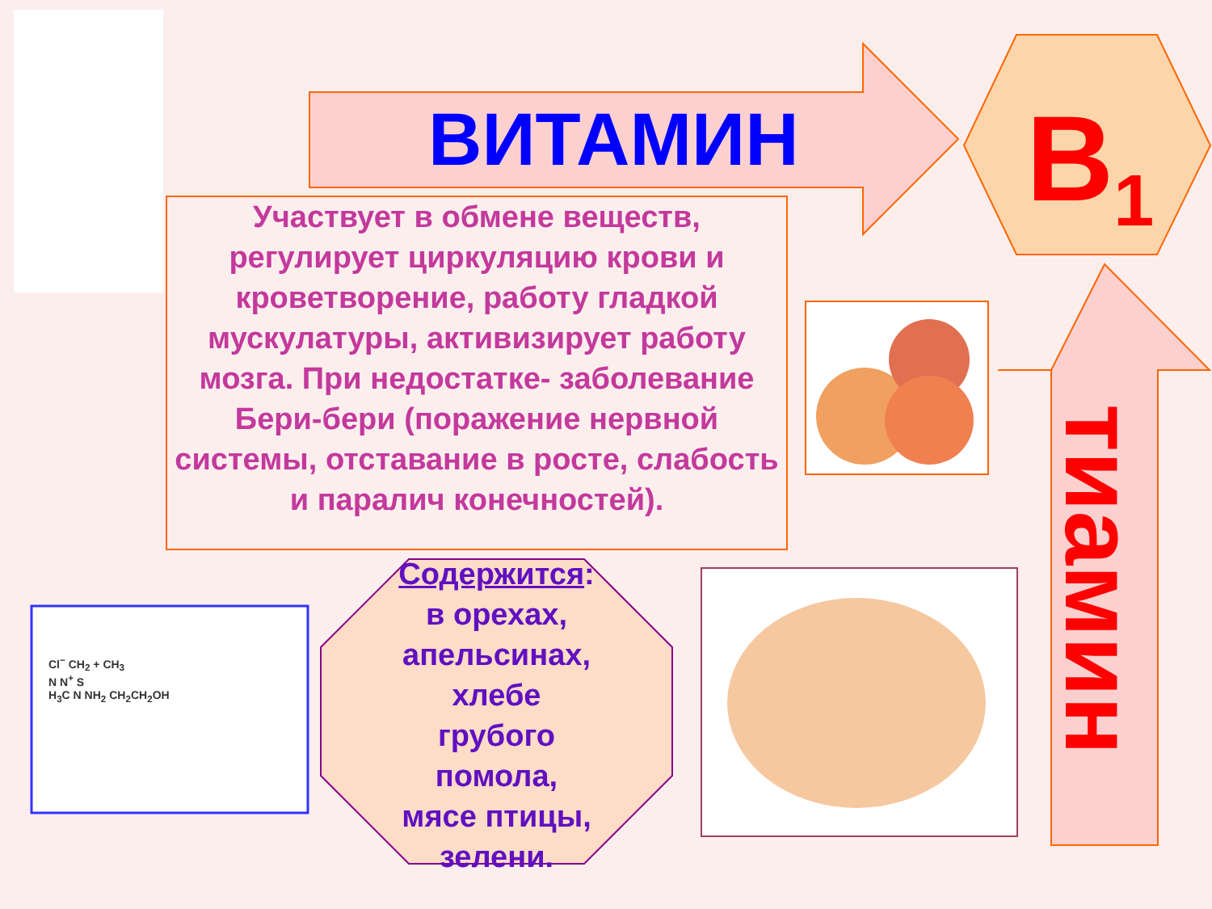ВИТАМИН B<sub>1</sub>
Участвует в обмене веществ, регулирует циркуляцию крови и кроветворение, работу гладкой мускулатуры, активизирует работу мозга. При недостатке- заболевание
Бери-бери (поражение нервной системы, отставание в росте, слабость и паралич конечностей).
Содержится:
в орехах,
апельсинах,
хлебе
грубого
помола,
мясе птицы,
зелени.
Cl<sup>−</sup> CH<sub>2</sub> + CH<sub>3</sub>
N N<sup>+</sup> S
H<sub>3</sub>C N NH<sub>2</sub> CH<sub>2</sub>CH<sub>2</sub>OH
тиамин